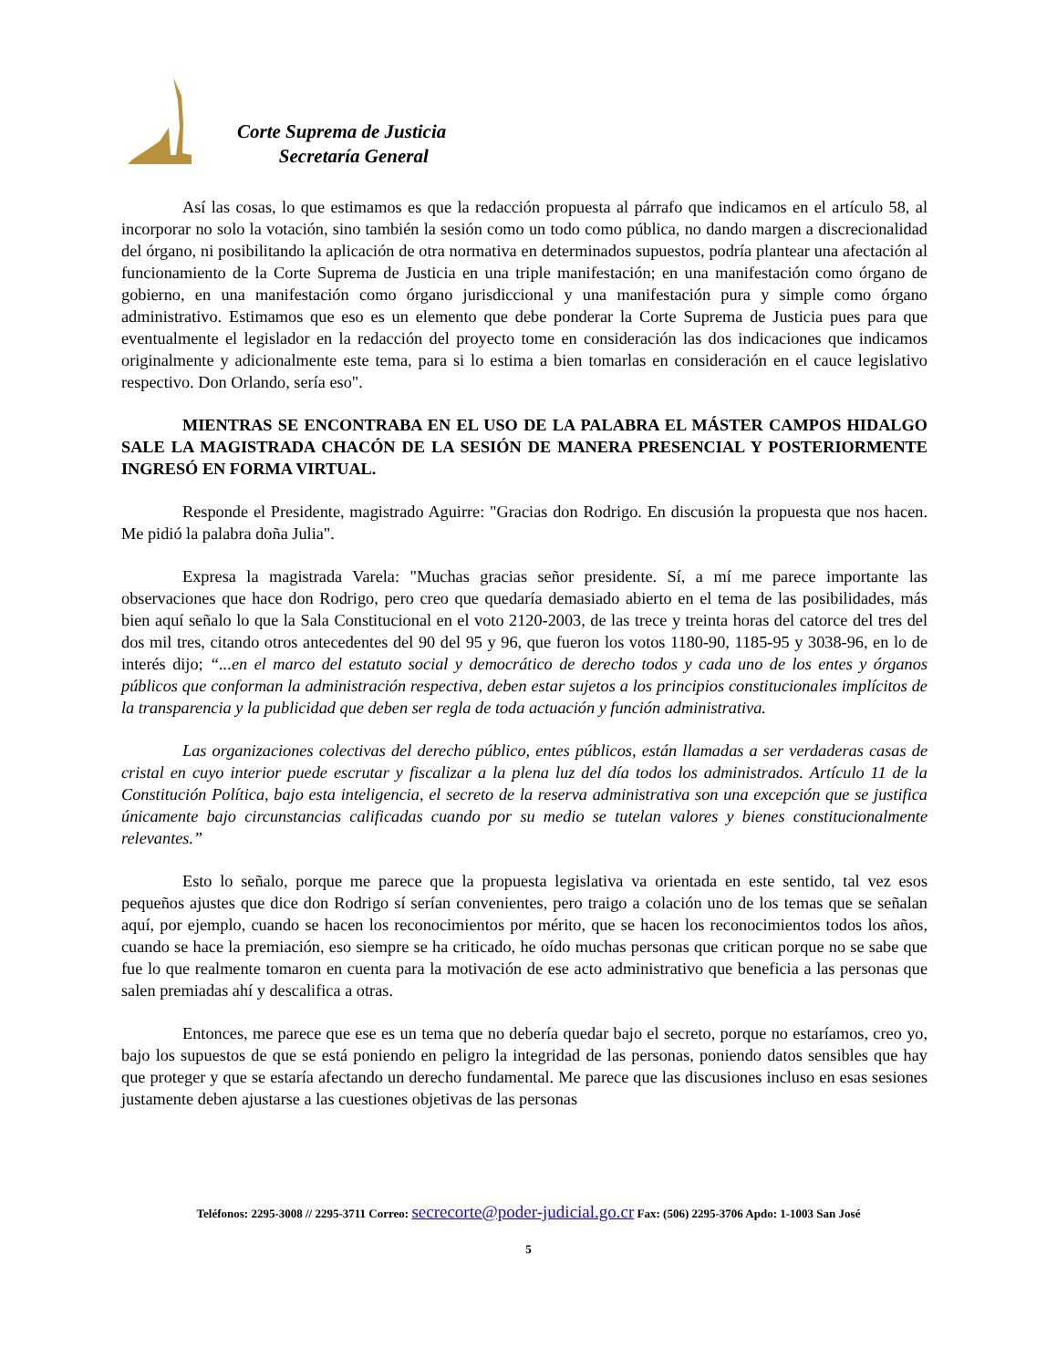Corte Suprema de Justicia
Secretaría General
Así las cosas, lo que estimamos es que la redacción propuesta al párrafo que indicamos en el artículo 58, al incorporar no solo la votación, sino también la sesión como un todo como pública, no dando margen a discrecionalidad del órgano, ni posibilitando la aplicación de otra normativa en determinados supuestos, podría plantear una afectación al funcionamiento de la Corte Suprema de Justicia en una triple manifestación; en una manifestación como órgano de gobierno, en una manifestación como órgano jurisdiccional y una manifestación pura y simple como órgano administrativo. Estimamos que eso es un elemento que debe ponderar la Corte Suprema de Justicia pues para que eventualmente el legislador en la redacción del proyecto tome en consideración las dos indicaciones que indicamos originalmente y adicionalmente este tema, para si lo estima a bien tomarlas en consideración en el cauce legislativo respectivo. Don Orlando, sería eso".
MIENTRAS SE ENCONTRABA EN EL USO DE LA PALABRA EL MÁSTER CAMPOS HIDALGO SALE LA MAGISTRADA CHACÓN DE LA SESIÓN DE MANERA PRESENCIAL Y POSTERIORMENTE INGRESÓ EN FORMA VIRTUAL.
Responde el Presidente, magistrado Aguirre: "Gracias don Rodrigo. En discusión la propuesta que nos hacen. Me pidió la palabra doña Julia".
Expresa la magistrada Varela: "Muchas gracias señor presidente. Sí, a mí me parece importante las observaciones que hace don Rodrigo, pero creo que quedaría demasiado abierto en el tema de las posibilidades, más bien aquí señalo lo que la Sala Constitucional en el voto 2120-2003, de las trece y treinta horas del catorce del tres del dos mil tres, citando otros antecedentes del 90 del 95 y 96, que fueron los votos 1180-90, 1185-95 y 3038-96, en lo de interés dijo; “...en el marco del estatuto social y democrático de derecho todos y cada uno de los entes y órganos públicos que conforman la administración respectiva, deben estar sujetos a los principios constitucionales implícitos de la transparencia y la publicidad que deben ser regla de toda actuación y función administrativa.
Las organizaciones colectivas del derecho público, entes públicos, están llamadas a ser verdaderas casas de cristal en cuyo interior puede escrutar y fiscalizar a la plena luz del día todos los administrados. Artículo 11 de la Constitución Política, bajo esta inteligencia, el secreto de la reserva administrativa son una excepción que se justifica únicamente bajo circunstancias calificadas cuando por su medio se tutelan valores y bienes constitucionalmente relevantes.”
Esto lo señalo, porque me parece que la propuesta legislativa va orientada en este sentido, tal vez esos pequeños ajustes que dice don Rodrigo sí serían convenientes, pero traigo a colación uno de los temas que se señalan aquí, por ejemplo, cuando se hacen los reconocimientos por mérito, que se hacen los reconocimientos todos los años, cuando se hace la premiación, eso siempre se ha criticado, he oído muchas personas que critican porque no se sabe que fue lo que realmente tomaron en cuenta para la motivación de ese acto administrativo que beneficia a las personas que salen premiadas ahí y descalifica a otras.
Entonces, me parece que ese es un tema que no debería quedar bajo el secreto, porque no estaríamos, creo yo, bajo los supuestos de que se está poniendo en peligro la integridad de las personas, poniendo datos sensibles que hay que proteger y que se estaría afectando un derecho fundamental. Me parece que las discusiones incluso en esas sesiones justamente deben ajustarse a las cuestiones objetivas de las personas
Teléfonos: 2295-3008 // 2295-3711 Correo: secrecorte@poder-judicial.go.cr Fax: (506) 2295-3706 Apdo: 1-1003 San José
5